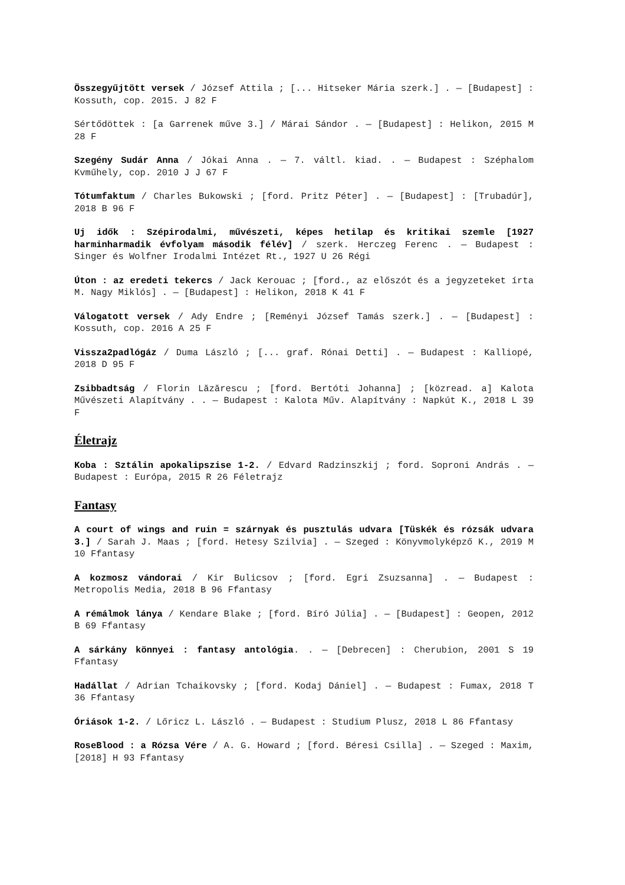Összegyűjtött versek / József Attila ; [... Hitseker Mária szerk.] . — [Budapest] : Kossuth, cop. 2015. J 82 F
Sértődöttek : [a Garrenek műve 3.] / Márai Sándor . — [Budapest] : Helikon, 2015 M 28 F
Szegény Sudár Anna / Jókai Anna . — 7. váltl. kiad. . — Budapest : Széphalom Kvműhely, cop. 2010 J J 67 F
Tótumfaktum / Charles Bukowski ; [ford. Pritz Péter] . — [Budapest] : [Trubadúr], 2018 B 96 F
Uj idők : Szépirodalmi, művészeti, képes hetilap és kritikai szemle [1927 harminharmadik évfolyam második félév] / szerk. Herczeg Ferenc . — Budapest : Singer és Wolfner Irodalmi Intézet Rt., 1927 U 26 Régi
Úton : az eredeti tekercs / Jack Kerouac ; [ford., az előszót és a jegyzeteket írta M. Nagy Miklós] . — [Budapest] : Helikon, 2018 K 41 F
Válogatott versek / Ady Endre ; [Reményi József Tamás szerk.] . — [Budapest] : Kossuth, cop. 2016 A 25 F
Vissza2padlógáz / Duma László ; [... graf. Rónai Detti] . — Budapest : Kalliopé, 2018 D 95 F
Zsibbadtság / Florin Lăzărescu ; [ford. Bertóti Johanna] ; [közread. a] Kalota Művészeti Alapítvány . . — Budapest : Kalota Műv. Alapítvány : Napkút K., 2018 L 39 F
Életrajz
Koba : Sztálin apokalipszise 1-2. / Edvard Radzinszkij ; ford. Soproni András . — Budapest : Európa, 2015 R 26 Féletrajz
Fantasy
A court of wings and ruin = szárnyak és pusztulás udvara [Tüskék és rózsák udvara 3.] / Sarah J. Maas ; [ford. Hetesy Szilvia] . — Szeged : Könyvmolyképző K., 2019 M 10 Ffantasy
A kozmosz vándorai / Kir Bulicsov ; [ford. Egri Zsuzsanna] . — Budapest : Metropolis Media, 2018 B 96 Ffantasy
A rémálmok lánya / Kendare Blake ; [ford. Bíró Júlia] . — [Budapest] : Geopen, 2012 B 69 Ffantasy
A sárkány könnyei : fantasy antológia. . — [Debrecen] : Cherubion, 2001 S 19 Ffantasy
Hadállat / Adrian Tchaikovsky ; [ford. Kodaj Dániel] . — Budapest : Fumax, 2018 T 36 Ffantasy
Óriások 1-2. / Lőricz L. László . — Budapest : Studium Plusz, 2018 L 86 Ffantasy
RoseBlood : a Rózsa Vére / A. G. Howard ; [ford. Béresi Csilla] . — Szeged : Maxim, [2018] H 93 Ffantasy